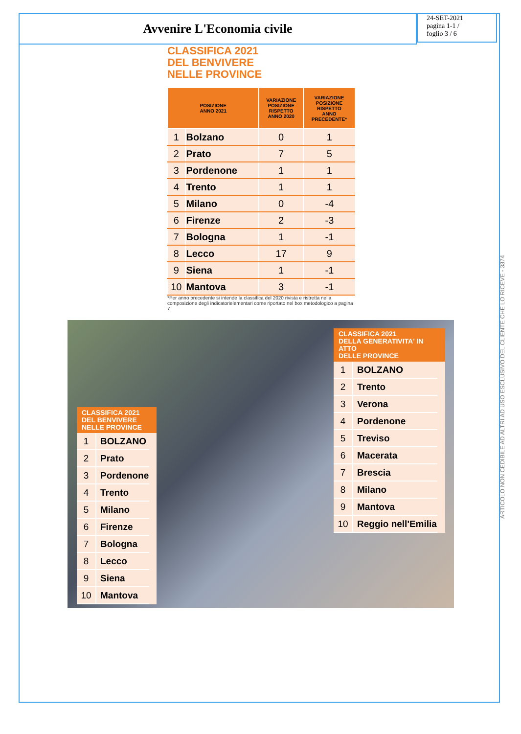Avvenire L'Economia civile
24-SET-2021
pagina 1-1 /
foglio 3 / 6
ARTICOLO NON CEDIBILE AD ALTRI AD USO ESCLUSIVO DEL CLIENTE CHE LO RICEVE - 3374
CLASSIFICA 2021
DEL BENVIVERE
NELLE PROVINCE
| POSIZIONE ANNO 2021 | | VARIAZIONE POSIZIONE RISPETTO ANNO 2020 | VARIAZIONE POSIZIONE RISPETTO ANNO PRECEDENTE* |
| --- | --- | --- | --- |
| 1 | Bolzano | 0 | 1 |
| 2 | Prato | 7 | 5 |
| 3 | Pordenone | 1 | 1 |
| 4 | Trento | 1 | 1 |
| 5 | Milano | 0 | -4 |
| 6 | Firenze | 2 | -3 |
| 7 | Bologna | 1 | -1 |
| 8 | Lecco | 17 | 9 |
| 9 | Siena | 1 | -1 |
| 10 | Mantova | 3 | -1 |
*Per anno precedente si intende la classifica del 2020 rivista e ristretta nella composizione degli indicatorielementari come riportato nel box metodologico a pagina 7.
CLASSIFICA 2021
DEL BENVIVERE
NELLE PROVINCE
| 1 | BOLZANO |
| 2 | Prato |
| 3 | Pordenone |
| 4 | Trento |
| 5 | Milano |
| 6 | Firenze |
| 7 | Bologna |
| 8 | Lecco |
| 9 | Siena |
| 10 | Mantova |
CLASSIFICA 2021
DELLA GENERATIVITA' IN ATTO
DELLE PROVINCE
| 1 | BOLZANO |
| 2 | Trento |
| 3 | Verona |
| 4 | Pordenone |
| 5 | Treviso |
| 6 | Macerata |
| 7 | Brescia |
| 8 | Milano |
| 9 | Mantova |
| 10 | Reggio nell'Emilia |